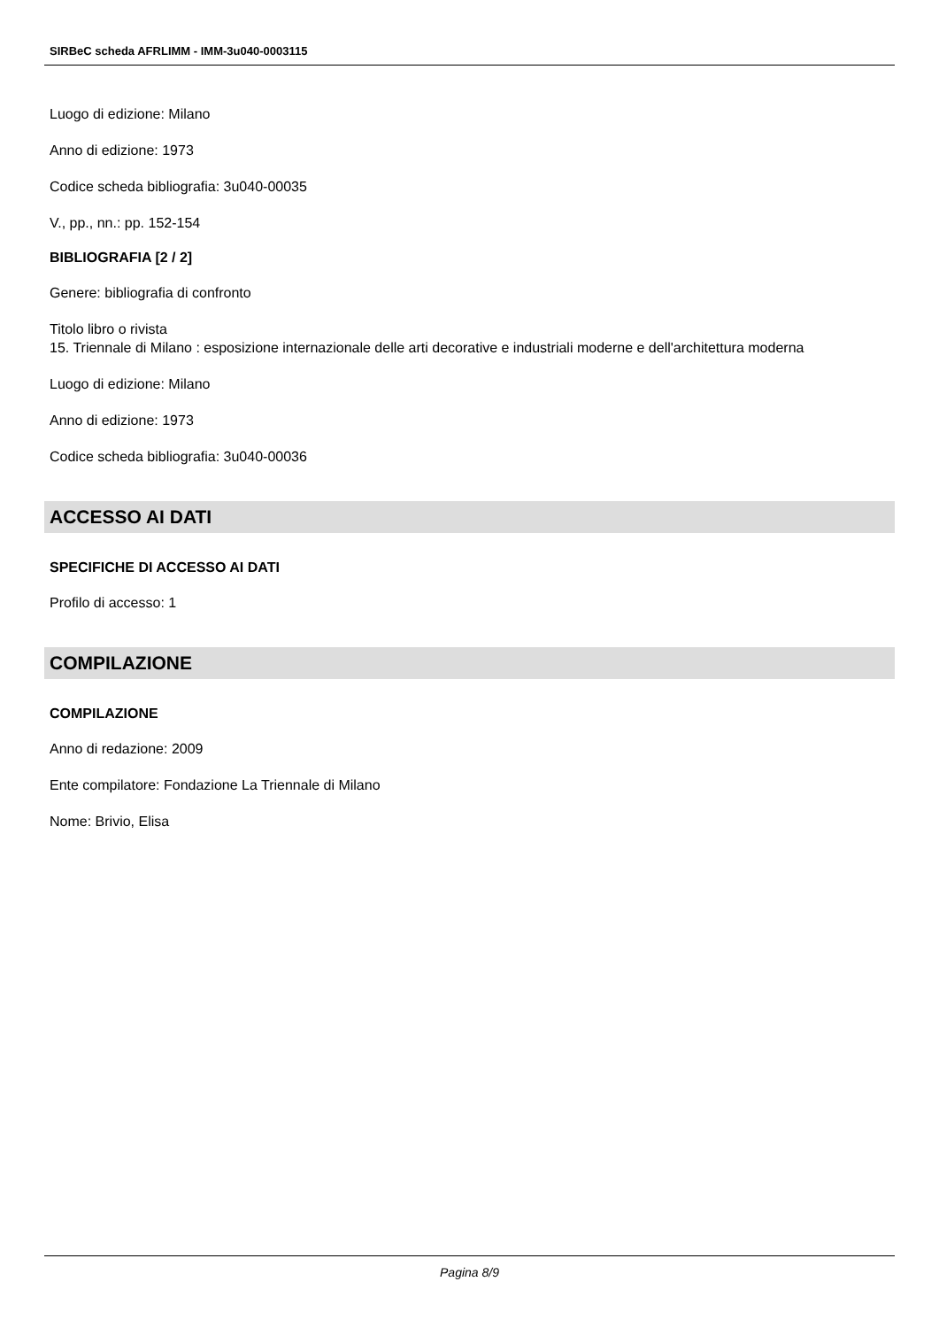SIRBeC scheda AFRLIMM - IMM-3u040-0003115
Luogo di edizione: Milano
Anno di edizione: 1973
Codice scheda bibliografia: 3u040-00035
V., pp., nn.: pp. 152-154
BIBLIOGRAFIA [2 / 2]
Genere: bibliografia di confronto
Titolo libro o rivista
15. Triennale di Milano : esposizione internazionale delle arti decorative e industriali moderne e dell'architettura moderna
Luogo di edizione: Milano
Anno di edizione: 1973
Codice scheda bibliografia: 3u040-00036
ACCESSO AI DATI
SPECIFICHE DI ACCESSO AI DATI
Profilo di accesso: 1
COMPILAZIONE
COMPILAZIONE
Anno di redazione: 2009
Ente compilatore: Fondazione La Triennale di Milano
Nome: Brivio, Elisa
Pagina 8/9